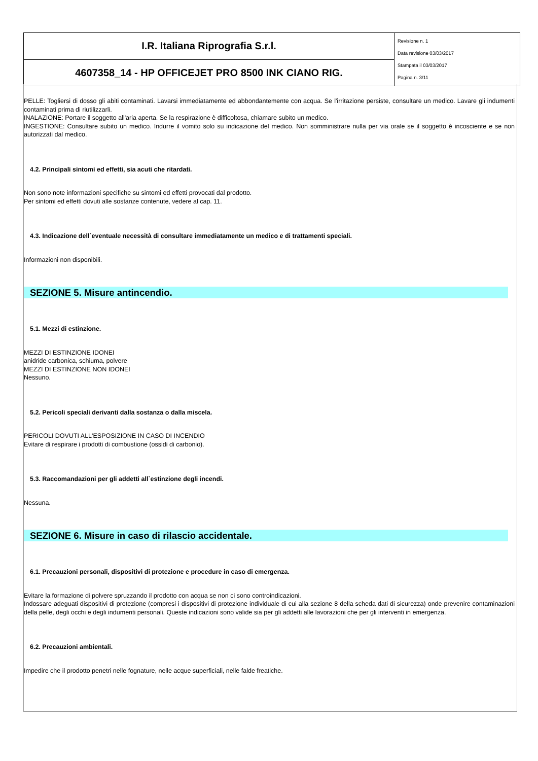| I.R. Italiana Riprografia S.r.l. | Revisione n. 1 Data revisione 03/03/2017 Stampata il 03/03/2017 Pagina n. 3/11 |
| 4607358_14 - HP OFFICEJET PRO 8500 INK CIANO RIG. | |
PELLE: Togliersi di dosso gli abiti contaminati. Lavarsi immediatamente ed abbondantemente con acqua. Se l'irritazione persiste, consultare un medico. Lavare gli indumenti contaminati prima di riutilizzarli.
INALAZIONE: Portare il soggetto all'aria aperta. Se la respirazione è difficoltosa, chiamare subito un medico.
INGESTIONE: Consultare subito un medico. Indurre il vomito solo su indicazione del medico. Non somministrare nulla per via orale se il soggetto è incosciente e se non autorizzati dal medico.
4.2. Principali sintomi ed effetti, sia acuti che ritardati.
Non sono note informazioni specifiche su sintomi ed effetti provocati dal prodotto.
Per sintomi ed effetti dovuti alle sostanze contenute, vedere al cap. 11.
4.3. Indicazione dell`eventuale necessità di consultare immediatamente un medico e di trattamenti speciali.
Informazioni non disponibili.
SEZIONE 5. Misure antincendio.
5.1. Mezzi di estinzione.
MEZZI DI ESTINZIONE IDONEI
anidride carbonica, schiuma, polvere
MEZZI DI ESTINZIONE NON IDONEI
Nessuno.
5.2. Pericoli speciali derivanti dalla sostanza o dalla miscela.
PERICOLI DOVUTI ALL'ESPOSIZIONE IN CASO DI INCENDIO
Evitare di respirare i prodotti di combustione (ossidi di carbonio).
5.3. Raccomandazioni per gli addetti all`estinzione degli incendi.
Nessuna.
SEZIONE 6. Misure in caso di rilascio accidentale.
6.1. Precauzioni personali, dispositivi di protezione e procedure in caso di emergenza.
Evitare la formazione di polvere spruzzando il prodotto con acqua se non ci sono controindicazioni.
Indossare adeguati dispositivi di protezione (compresi i dispositivi di protezione individuale di cui alla sezione 8 della scheda dati di sicurezza) onde prevenire contaminazioni della pelle, degli occhi e degli indumenti personali. Queste indicazioni sono valide sia per gli addetti alle lavorazioni che per gli interventi in emergenza.
6.2. Precauzioni ambientali.
Impedire che il prodotto penetri nelle fognature, nelle acque superficiali, nelle falde freatiche.